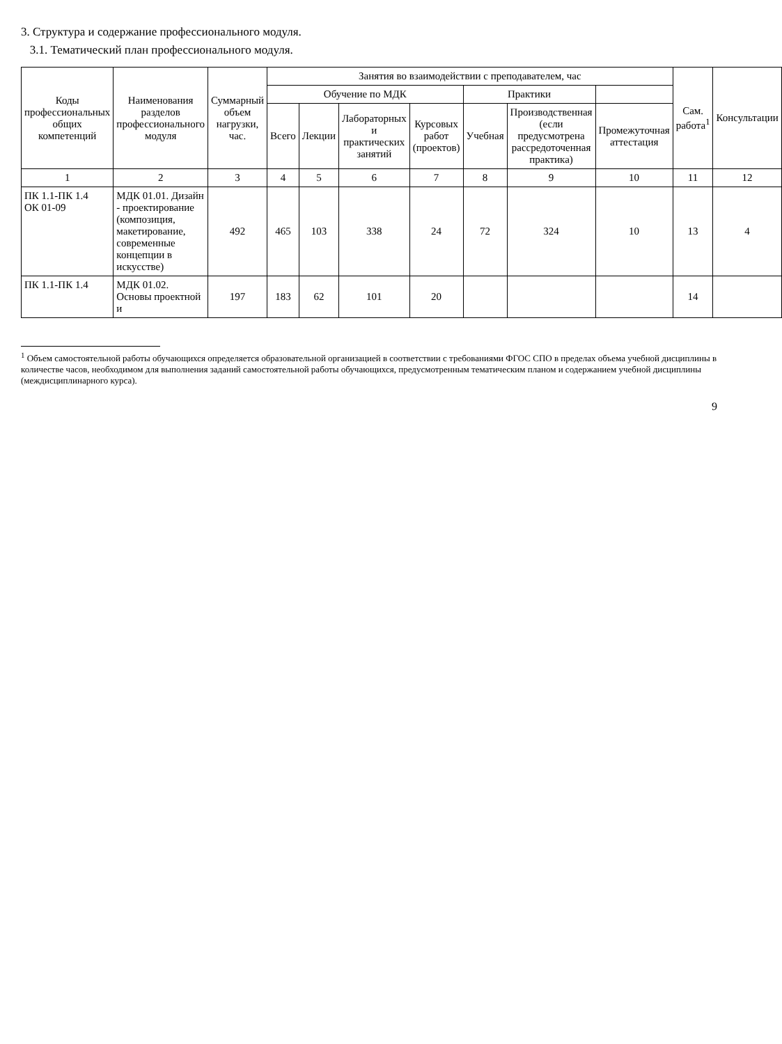3. Структура и содержание профессионального модуля.
3.1. Тематический план профессионального модуля.
| Коды профессиональных общих компетенций | Наименования разделов профессионального модуля | Суммарный объем нагрузки, час. | Занятия во взаимодействии с преподавателем, час | | | | | | | Сам. работа<sup>1</sup> | Консультации |
| --- | --- | --- | --- | --- | --- | --- | --- | --- | --- | --- | --- |
| | | | Обучение по МДК | | | | Практики | | | | |
| | | | Всего | Лекции | Лабораторных и практических занятий | Курсовых работ (проектов) | Учебная | Производственная (если предусмотрена рассредоточенная практика) | Промежуточная аттестация | | |
| 1 | 2 | 3 | 4 | 5 | 6 | 7 | 8 | 9 | 10 | 11 | 12 |
| ПК 1.1-ПК 1.4 ОК 01-09 | МДК 01.01. Дизайн - проектирование (композиция, макетирование, современные концепции в искусстве) | 492 | 465 | 103 | 338 | 24 | 72 | 324 | 10 | 13 | 4 |
| ПК 1.1-ПК 1.4 | МДК 01.02. Основы проектной и | 197 | 183 | 62 | 101 | 20 | | | | 14 | |
<sup>1</sup> Объем самостоятельной работы обучающихся определяется образовательной организацией в соответствии с требованиями ФГОС СПО в пределах объема учебной дисциплины в количестве часов, необходимом для выполнения заданий самостоятельной работы обучающихся, предусмотренным тематическим планом и содержанием учебной дисциплины (междисциплинарного курса).
9